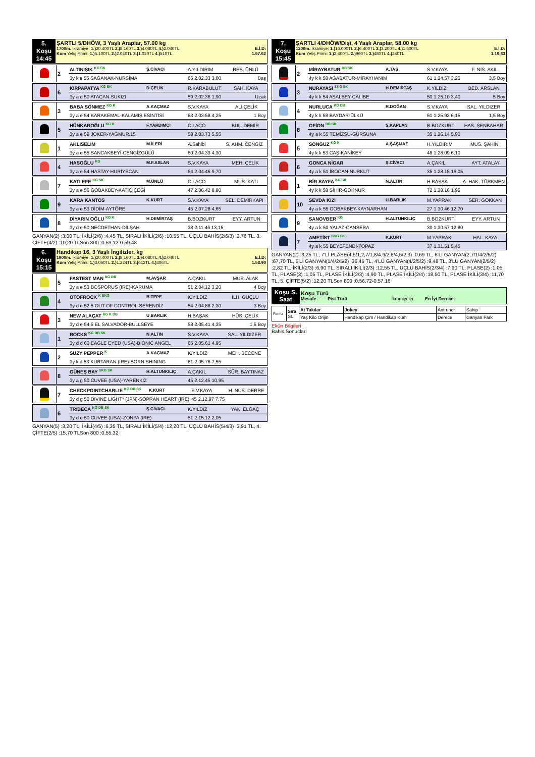| 5. Koşu 14:45 | ŞARTLI 5/DHÖW, 3 Yaşlı Araplar, 57.00 kg 1700m. İkramiye: 1.) 20.400TL 2.) 8.160TL 3.) 4.080TL 4.) 2.040TL E.İ.D: Kum Yetiş.Primi: 1.) 5.100TL 2.) 2.040TL 3.) 1.020TL 4.) 510TL 1.57.62 |
| | 2 | ALTINIŞIK <sup>KG SK</sup> | Ş.CİVACI | A.YILDIRIM | RES. ÜNLÜ |
| | | 3y k e 55 SAĞANAK-NURSİMA | | 66 2.02.33 3,00 | Baş |
| | 6 | KIRPAPATYA <sup>KG SK</sup> | D.ÇELİK | R.KARABULUT | SAH. KAYA |
| | | 3y a d 50 ATACAN-SUKIZI | | 59 2.02.36 1,90 | Uzak |
| | 3 | BABA SÖNMEZ <sup>KG K</sup> | A.KAÇMAZ | S.V.KAYA | ALİ ÇELİK |
| | | 3y a e 54 KARAKEMAL-KALAMIŞ ESİNTİSİ | | 63 2.03.58 4,25 | 1 Boy |
| | 5 | HÜNKAROĞLU <sup>KG K</sup> | F.YARDIMCI | C.LAÇO | BÜL. DEMİR |
| | | 3y a e 59 JOKER-YAĞMUR.15 | | 58 2.03.73 5,55 | |
| | 1 | AKLISELİM | M.İLERİ | A.Sahibi | S. AHM. CENGİZ |
| | | 3y a e 55 SANCAKBEYİ-CENGİZGÜLÜ | | 60 2.04.33 4,30 | |
| | 4 | HASOĞLU <sup>KG</sup> | M.F.ASLAN | S.V.KAYA | MEH. ÇELİK |
| | | 3y a e 54 HASTAY-HURİYECAN | | 64 2.04.46 9,70 | |
| | 7 | KATI EFE <sup>KG SK</sup> | M.ÜNLÜ | C.LAÇO | MUS. KATI |
| | | 3y a e 56 GOBAKBEY-KATIÇİÇEĞİ | | 47 2.06.42 8,80 | |
| | 9 | KARA KANTOS | K.KURT | S.V.KAYA | SEL. DEMİRKAPI |
| | | 3y a e 53 DİDİM-AYTÖRE | | 45 2.07.28 4,65 | |
| | 8 | DİYARIN OĞLU <sup>KG K</sup> | H.DEMİRTAŞ | B.BOZKURT | EYY. ARTUN |
| | | 3y d e 50 NECDETHAN-DİLŞAH | | 38 2.11.46 13,15 | |
GANYAN(2) :3,00 TL, İKİLİ(2/6) :4,45 TL, SIRALI İKİLİ(2/6) :10,55 TL, ÜÇLÜ BAHİS(2/6/3) :2,76 TL, 3. ÇİFTE(4/2) :10,20 TLSon 800 :0.59.12-0.59.48
| 6. Koşu 15:15 | Handikap 16, 3 Yaşlı İngilizler, kg 1900m. İkramiye: 1.) 20.400TL 2.) 8.160TL 3.) 4.080TL 4.) 2.040TL E.İ.D: Kum Yetiş.Primi: 1.) 3.060TL 2.) 1.224TL 3.) 612TL 4.) 306TL 1.58.90 |
| | 5 | FASTEST MAN <sup>KG DB</sup> | M.AVŞAR | A.ÇAKIL | MUS. ALAK |
| | | 3y a e 53 BOSPORUS (IRE)-KARUMA | | 51 2.04.12 3,20 | 4 Boy |
| | 4 | OTOFROCK <sup>K SKG</sup> | B.TEPE | K.YILDIZ | İLH. GÜÇLÜ |
| | | 3y d e 52,5 OUT OF CONTROL-SERENDİZ | | 54 2.04.88 2,30 | 3 Boy |
| | 3 | NEW ALAÇAT <sup>KG K DB</sup> | U.BARLIK | H.BAŞAK | HÜS. ÇELİK |
| | | 3y d e 54,5 EL SALVADOR-BULLSEYE | | 58 2.05.41 4,35 | 1,5 Boy |
| | 1 | ROCKS <sup>KG DB SK</sup> | N.ALTIN | S.V.KAYA | SAL. YILDIZER |
| | | 3y d d 60 EAGLE EYED (USA)-BIONIC ANGEL | | 65 2.05.61 4,95 | |
| | 2 | SUZY PEPPER <sup>K</sup> | A.KAÇMAZ | K.YILDIZ | MEH. BECENE |
| | | 3y k d 53 KURTARAN (IRE)-BORN SHINING | | 61 2.05.76 7,55 | |
| | 8 | GÜNEŞ BAY <sup>SKG SK</sup> | H.ALTUNKILIÇ | A.ÇAKIL | SÜR. BAYTINAZ |
| | | 3y a g 50 CUVEE (USA)-YARENKIZ | | 45 2.12.45 10,95 | |
| | 7 | CHECKPOINTCHARLIE <sup>KG DB SK</sup> | K.KURT | S.V.KAYA | H. NUS. DERRE |
| | | 3y d g 50 DIVINE LIGHT* (JPN)-SOPRAN HEART (IRE) | | 45 2.12.97 7,75 | |
| | 6 | TRIBECA <sup>KG DB SK</sup> | Ş.CİVACI | K.YILDIZ | YAK. ELĞAÇ |
| | | 3y d e 50 CUVEE (USA)-ZONPA (IRE) | | 51 2.15.12 2,05 | |
GANYAN(5) :3,20 TL, İKİLİ(4/5) :6,35 TL, SIRALI İKİLİ(5/4) :12,20 TL, ÜÇLÜ BAHİS(5/4/3) :3,91 TL, 4. ÇİFTE(2/5) :15,70 TLSon 800 :0.55.32
| 7. Koşu 15:45 | ŞARTLI 4/DHÖW/Dişi, 4 Yaşlı Araplar, 58.00 kg 1200m. İkramiye: 1.) 16.000TL 2.) 6.400TL 3.) 3.200TL 4.) 1.600TL E.İ.D: Kum Yetiş.Primi: 1.) 2.400TL 2.) 960TL 3.) 480TL 4.) 240TL 1.19.83 |
| | 2 | MİRAYBATUR <sup>DB SK</sup> | A.TAŞ | S.V.KAYA | F. NİS. AKIL |
| | | 4y k k 58 AĞABATUR-MİRAYHANIM | | 61 1.24.57 3,25 | 3,5 Boy |
| | 3 | NURAYASI <sup>SKG SK</sup> | H.DEMİRTAŞ | K.YILDIZ | BED. ARSLAN |
| | | 4y k k 54 ASALBEY-CALİBE | | 50 1.25.10 3,40 | 5 Boy |
| | 4 | NURLUCA <sup>KG DB</sup> | R.DOĞAN | S.V.KAYA | SAL. YILDIZER |
| | | 4y k k 58 BAYDAR-ÜLKÜ | | 61 1.25.93 6,15 | 1,5 Boy |
| | 8 | OFİON <sup>DB SK</sup> | S.KAPLAN | B.BOZKURT | HAS. ŞENBAHAR |
| | | 4y a k 55 TEMİZSU-GÜRSUNA | | 35 1.26.14 5,90 | |
| | 5 | SONGÜZ <sup>KG K</sup> | A.ŞAŞMAZ | H.YILDIRIM | MUS. ŞAHİN |
| | | 4y k k 53 CAŞ-KANİKEY | | 48 1.28.09 6,10 | |
| | 6 | GONCA NİGAR | Ş.CİVACI | A.ÇAKIL | AYT. ATALAY |
| | | 4y a k 51 İBOCAN-NURKUT | | 35 1.28.15 16,05 | |
| | 1 | BİR SAYFA <sup>KG SK</sup> | N.ALTIN | H.BAŞAK | A. HAK. TÜRKMEN |
| | | 4y k k 58 SİHİR-GÖKNUR | | 72 1.28.16 1,95 | |
| | 10 | SEVDA KIZI | U.BARLIK | M.YAPRAK | SER. GÖKKAN |
| | | 4y a k 55 GOBAKBEY-KAYNARHAN | | 27 1.30.46 12,70 | |
| | 9 | SANOVBER <sup>KG</sup> | H.ALTUNKILIÇ | B.BOZKURT | EYY. ARTUN |
| | | 4y a k 50 YALAZ-CANSERA | | 30 1.30.57 12,80 | |
| | 7 | AMETİST <sup>SKG SK</sup> | K.KURT | M.YAPRAK | HAL. KAYA |
| | | 4y a k 55 BEYEFENDİ-TOPAZ | | 37 1.31.51 5,45 | |
GANYAN(2) :3,25 TL, 7'Lİ PLASE(4,5/1,2,7/1,8/4,9/2,6/4,5/2,3) :0,69 TL, 6'LI GANYAN(2,7/1/4/2/5/2) :67,70 TL, 5'Lİ GANYAN(1/4/2/5/2) :36,45 TL, 4'LÜ GANYAN(4/2/5/2) :9,48 TL, 3'LÜ GANYAN(2/5/2) :2,82 TL, İKİLİ(2/3) :6,90 TL, SIRALI İKİLİ(2/3) :12,55 TL, ÜÇLÜ BAHİS(2/3/4) :7,90 TL, PLASE(2) :1,05 TL, PLASE(3) :1,05 TL, PLASE İKİLİ(2/3) :4,90 TL, PLASE İKİLİ(2/4) :18,50 TL, PLASE İKİLİ(3/4) :11,70 TL, 5. ÇİFTE(5/2) :12,20 TLSon 800 :0.56.72-0.57.16
| Koşu S. Saat | Koşu Türü Mesafe Pist Türü İkramiyeler En İyi Derece |
| Forma | Sıra St. | At Takılar | Jokey | Antrenor | Sahip |
| | | Yaş Kilo Orijin | Handikap Çim / Handikap Kum | Derece | Ganyan Fark |
Ekürı Bilgileri
Bahis Sonuclari